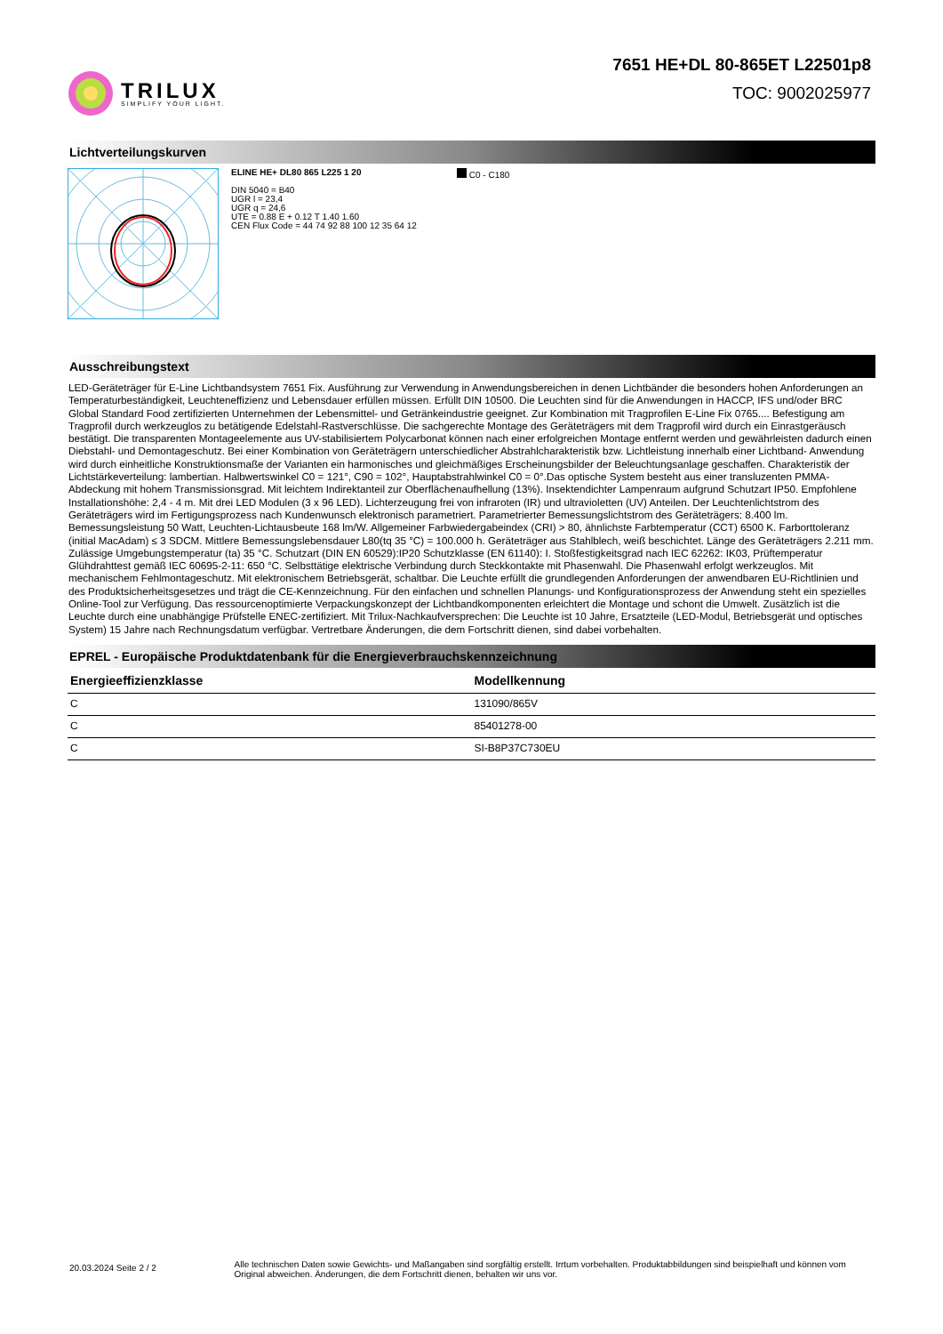TRILUX
SIMPLIFY YOUR LIGHT.
7651 HE+DL 80-865ET L22501p8
TOC: 9002025977
Lichtverteilungskurven
ELINE HE+ DL80 865 L225 1 20
DIN 5040 = B40
UGR l = 23,4
UGR q = 24,6
UTE = 0.88 E + 0.12 T 1.40 1.60
CEN Flux Code = 44 74 92 88 100 12 35 64 12
C0 - C180
Ausschreibungstext
LED-Geräteträger für E-Line Lichtbandsystem 7651 Fix. Ausführung zur Verwendung in Anwendungsbereichen in denen Lichtbänder die besonders hohen Anforderungen an Temperaturbeständigkeit, Leuchteneffizienz und Lebensdauer erfüllen müssen. Erfüllt DIN 10500. Die Leuchten sind für die Anwendungen in HACCP, IFS und/oder BRC Global Standard Food zertifizierten Unternehmen der Lebensmittel- und Getränkeindustrie geeignet. Zur Kombination mit Tragprofilen E-Line Fix 0765.... Befestigung am Tragprofil durch werkzeuglos zu betätigende Edelstahl-Rastverschlüsse. Die sachgerechte Montage des Geräteträgers mit dem Tragprofil wird durch ein Einrastgeräusch bestätigt. Die transparenten Montageelemente aus UV-stabilisiertem Polycarbonat können nach einer erfolgreichen Montage entfernt werden und gewährleisten dadurch einen Diebstahl- und Demontageschutz. Bei einer Kombination von Geräteträgern unterschiedlicher Abstrahlcharakteristik bzw. Lichtleistung innerhalb einer Lichtband- Anwendung wird durch einheitliche Konstruktionsmaße der Varianten ein harmonisches und gleichmäßiges Erscheinungsbilder der Beleuchtungsanlage geschaffen. Charakteristik der Lichtstärkeverteilung: lambertian. Halbwertswinkel C0 = 121°, C90 = 102°, Hauptabstrahlwinkel C0 = 0°.Das optische System besteht aus einer transluzenten PMMA-Abdeckung mit hohem Transmissionsgrad. Mit leichtem Indirektanteil zur Oberflächenaufhellung (13%). Insektendichter Lampenraum aufgrund Schutzart IP50. Empfohlene Installationshöhe: 2,4 - 4 m. Mit drei LED Modulen (3 x 96 LED). Lichterzeugung frei von infraroten (IR) und ultravioletten (UV) Anteilen. Der Leuchtenlichtstrom des Geräteträgers wird im Fertigungsprozess nach Kundenwunsch elektronisch parametriert. Parametrierter Bemessungslichtstrom des Geräteträgers: 8.400 lm. Bemessungsleistung 50 Watt, Leuchten-Lichtausbeute 168 lm/W. Allgemeiner Farbwiedergabeindex (CRI) > 80, ähnlichste Farbtemperatur (CCT) 6500 K. Farborttoleranz (initial MacAdam) ≤ 3 SDCM. Mittlere Bemessungslebensdauer L80(tq 35 °C) = 100.000 h. Geräteträger aus Stahlblech, weiß beschichtet. Länge des Geräteträgers 2.211 mm. Zulässige Umgebungstemperatur (ta) 35 °C. Schutzart (DIN EN 60529):IP20 Schutzklasse (EN 61140): I. Stoßfestigkeitsgrad nach IEC 62262: IK03, Prüftemperatur Glühdrahttest gemäß IEC 60695-2-11: 650 °C. Selbsttätige elektrische Verbindung durch Steckkontakte mit Phasenwahl. Die Phasenwahl erfolgt werkzeuglos. Mit mechanischem Fehlmontageschutz. Mit elektronischem Betriebsgerät, schaltbar. Die Leuchte erfüllt die grundlegenden Anforderungen der anwendbaren EU-Richtlinien und des Produktsicherheitsgesetzes und trägt die CE-Kennzeichnung. Für den einfachen und schnellen Planungs- und Konfigurationsprozess der Anwendung steht ein spezielles Online-Tool zur Verfügung. Das ressourcenoptimierte Verpackungskonzept der Lichtbandkomponenten erleichtert die Montage und schont die Umwelt. Zusätzlich ist die Leuchte durch eine unabhängige Prüfstelle ENEC-zertifiziert. Mit Trilux-Nachkaufversprechen: Die Leuchte ist 10 Jahre, Ersatzteile (LED-Modul, Betriebsgerät und optisches System) 15 Jahre nach Rechnungsdatum verfügbar. Vertretbare Änderungen, die dem Fortschritt dienen, sind dabei vorbehalten.
EPREL - Europäische Produktdatenbank für die Energieverbrauchskennzeichnung
| Energieeffizienzklasse | Modellkennung |
| --- | --- |
| C | 131090/865V |
| C | 85401278-00 |
| C | SI-B8P37C730EU |
20.03.2024 Seite 2 / 2
Alle technischen Daten sowie Gewichts- und Maßangaben sind sorgfältig erstellt. Irrtum vorbehalten. Produktabbildungen sind beispielhaft und können vom Original abweichen. Änderungen, die dem Fortschritt dienen, behalten wir uns vor.